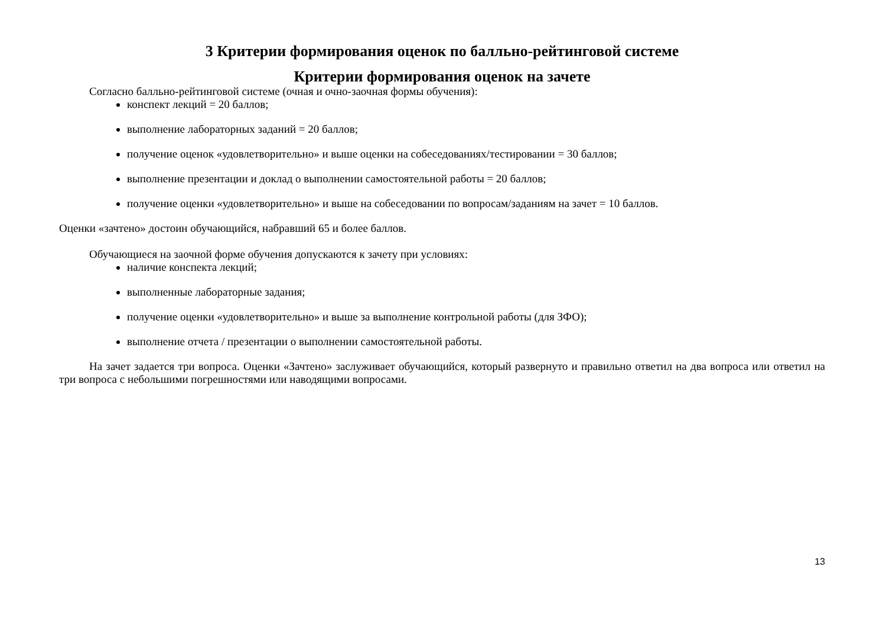3 Критерии формирования оценок по балльно-рейтинговой системе
Критерии формирования оценок на зачете
Согласно балльно-рейтинговой системе (очная и очно-заочная формы обучения):
конспект лекций = 20 баллов;
выполнение лабораторных заданий = 20 баллов;
получение оценок «удовлетворительно» и выше оценки на собеседованиях/тестировании = 30 баллов;
выполнение презентации и доклад о выполнении самостоятельной работы = 20 баллов;
получение оценки «удовлетворительно» и выше на собеседовании по вопросам/заданиям на зачет = 10 баллов.
Оценки «зачтено» достоин обучающийся, набравший 65 и более баллов.
Обучающиеся на заочной форме обучения допускаются к зачету при условиях:
наличие конспекта лекций;
выполненные лабораторные задания;
получение оценки «удовлетворительно» и выше за выполнение контрольной работы (для ЗФО);
выполнение отчета / презентации о выполнении самостоятельной работы.
На зачет задается три вопроса. Оценки «Зачтено» заслуживает обучающийся, который развернуто и правильно ответил на два вопроса или ответил на три вопроса с небольшими погрешностями или наводящими вопросами.
13